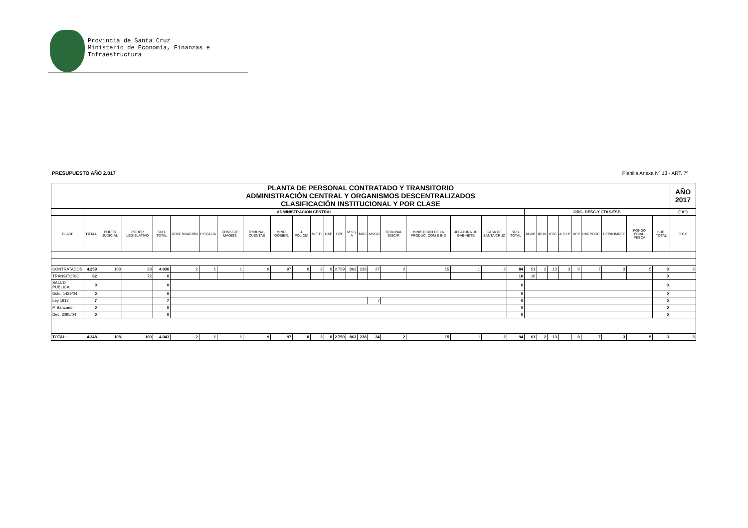Provincia de Santa Cruz
Ministerio de Economía, Finanzas e
Infraestructura
PRESUPUESTO AÑO 2.017 Planilla Anexa Nº 13 - ART. 7º
| PLANTA DE PERSONAL CONTRATADO Y TRANSITORIO ADMINISTRACIÓN CENTRAL Y ORGANISMOS DESCENTRALIZADOS CLASIFICACIÓN INSTITUCIONAL Y POR CLASE | | | | | | | | | | | | | | | | | | | | | | | | | | | | | | | AÑO 2017 |
| | ADMINISTRACION CENTRAL | | | | | | | | | | | | | | | | | | | | | ORG. DESC.Y CTAS.ESP. | | | | | | | | | ("A") |
| CLASE | TOTAL | PODER JUDICIAL | PODER LEGISLATIVO | SUB. TOTAL | GOBERNACIÓN | FISCALÍA | CONSEJO MAGIST. | TRIBUNAL CUENTAS | MRIO. GOBIER. | J. POLICIA | M.E.F.I | CAP | CPE | M.S y A | MDS | MSGG | TRIBUNAL DISCIP. | MINISTERIO DE LA PRODUC. COM E IND | JEFATURA DE GABINETE | CASA DE SANTA CRUZ | SUB. TOTAL | AGVP | IDUV | IESC | A.S.I.P | UEP | UNEPOSC. | UEPAOMREE | FONDO PCIAL. PESCA | SUB. TOTAL | C.P.S |
| CONTRATADOS | 4.259 | 108 | 28 | 4.036 | 2 | 1 | 1 | 9 | 97 | 8 | 3 | 8 | 2.759 | 863 | 238 | 27 | 2 | 15 | 1 | 2 | 84 | 51 | 2 | 13 | 3 | 0 | 7 | 3 | 5 | 3 | 3 |
| TRANSITORIO | 82 | | 72 | 0 | | | | | | | | | | | | | | | | | 10 | 10 | | | | | | | | 0 | |
| SALUD PUBLICA | 0 | | | 0 | | | | | | | | | | | | | | | | | 0 | | | | | | | | | 0 | |
| Dcto. 1429/04 | 0 | | | 0 | | | | | | | | | | | | | | | | | 0 | | | | | | | | | 0 | |
| Ley 1917 | 7 | | | 7 | | | | | | | | | | | | 7 | | | | | 0 | | | | | | | | | 0 | |
| P. Bancario | 0 | | | 0 | | | | | | | | | | | | | | | | | 0 | | | | | | | | | 0 | |
| Dec. 3095/04 | 0 | | | 0 | | | | | | | | | | | | | | | | | 0 | | | | | | | | | 0 | |
| TOTAL: | 4.348 | 108 | 100 | 4.043 | 2 | 1 | 1 | 9 | 97 | 8 | 3 | 8 | 2.759 | 863 | 238 | 34 | 2 | 15 | 1 | 2 | 94 | 61 | 2 | 13 | | 0 | 7 | 3 | 5 | 3 | 3 |